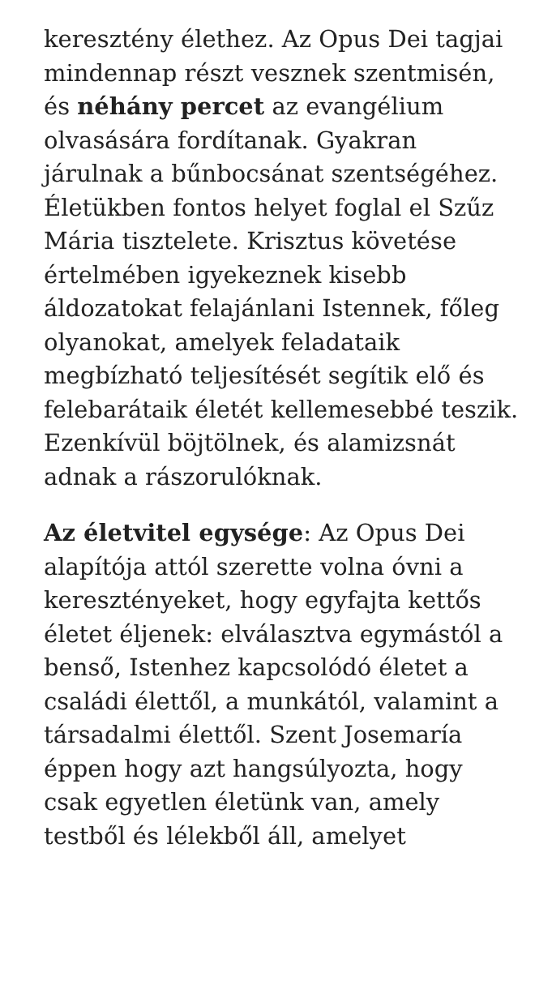keresztény élethez. Az Opus Dei tagjai mindennap részt vesznek szentmisén, és néhány percet az evangélium olvasására fordítanak. Gyakran járulnak a bűnbocsánat szentségéhez. Életükben fontos helyet foglal el Szűz Mária tisztelete. Krisztus követése értelmében igyekeznek kisebb áldozatokat felajánlani Istennek, főleg olyanokat, amelyek feladataik megbízható teljesítését segítik elő és felebarátaik életét kellemesebbé teszik. Ezenkívül böjtölnek, és alamizsnát adnak a rászorulóknak.
Az életvitel egysége: Az Opus Dei alapítója attól szerette volna óvni a keresztényeket, hogy egyfajta kettős életet éljenek: elválasztva egymástól a benső, Istenhez kapcsolódó életet a családi élettől, a munkától, valamint a társadalmi élettől. Szent Josemaría éppen hogy azt hangsúlyozta, hogy csak egyetlen életünk van, amely testből és lélekből áll, amelyet